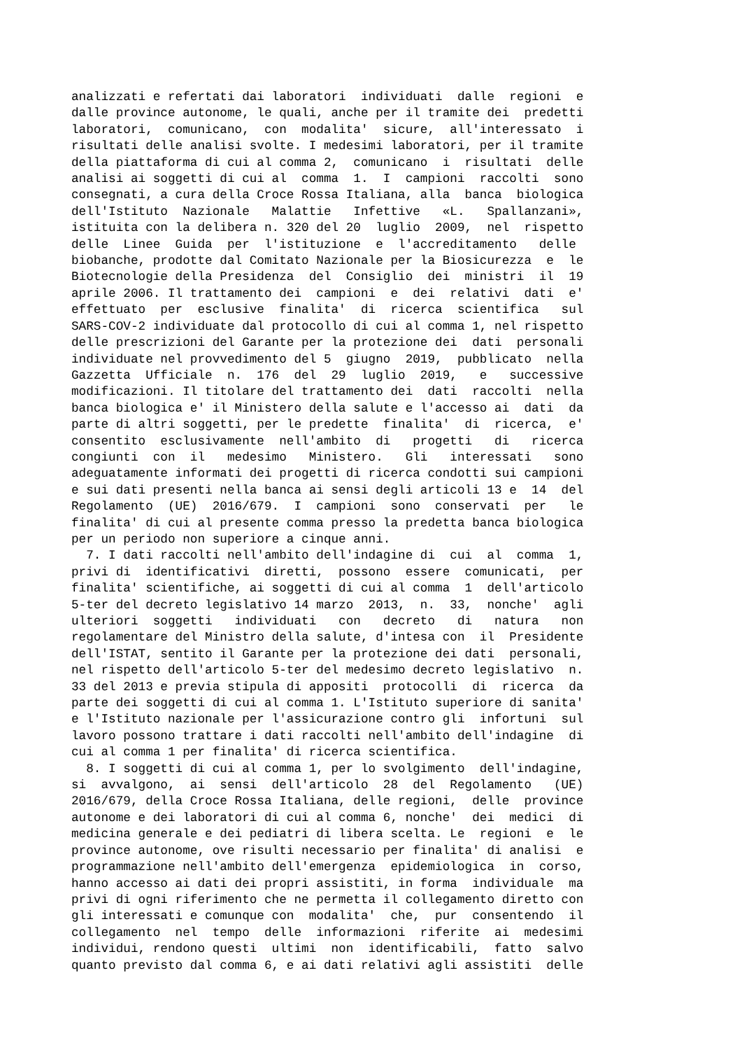analizzati e refertati dai laboratori individuati dalle regioni e dalle province autonome, le quali, anche per il tramite dei predetti laboratori, comunicano, con modalita' sicure, all'interessato i risultati delle analisi svolte. I medesimi laboratori, per il tramite della piattaforma di cui al comma 2, comunicano i risultati delle analisi ai soggetti di cui al comma 1. I campioni raccolti sono consegnati, a cura della Croce Rossa Italiana, alla banca biologica dell'Istituto Nazionale Malattie Infettive «L. Spallanzani», istituita con la delibera n. 320 del 20 luglio 2009, nel rispetto delle Linee Guida per l'istituzione e l'accreditamento delle biobanche, prodotte dal Comitato Nazionale per la Biosicurezza e le Biotecnologie della Presidenza del Consiglio dei ministri il 19 aprile 2006. Il trattamento dei campioni e dei relativi dati e' effettuato per esclusive finalita' di ricerca scientifica sul SARS-COV-2 individuate dal protocollo di cui al comma 1, nel rispetto delle prescrizioni del Garante per la protezione dei dati personali individuate nel provvedimento del 5 giugno 2019, pubblicato nella Gazzetta Ufficiale n. 176 del 29 luglio 2019, e successive modificazioni. Il titolare del trattamento dei dati raccolti nella banca biologica e' il Ministero della salute e l'accesso ai dati da parte di altri soggetti, per le predette finalita' di ricerca, e' consentito esclusivamente nell'ambito di progetti di ricerca congiunti con il medesimo Ministero. Gli interessati sono adeguatamente informati dei progetti di ricerca condotti sui campioni e sui dati presenti nella banca ai sensi degli articoli 13 e 14 del Regolamento (UE) 2016/679. I campioni sono conservati per le finalita' di cui al presente comma presso la predetta banca biologica per un periodo non superiore a cinque anni. 7. I dati raccolti nell'ambito dell'indagine di cui al comma 1, privi di identificativi diretti, possono essere comunicati, per finalita' scientifiche, ai soggetti di cui al comma 1 dell'articolo 5-ter del decreto legislativo 14 marzo 2013, n. 33, nonche' agli ulteriori soggetti individuati con decreto di natura non regolamentare del Ministro della salute, d'intesa con il Presidente dell'ISTAT, sentito il Garante per la protezione dei dati personali, nel rispetto dell'articolo 5-ter del medesimo decreto legislativo n. 33 del 2013 e previa stipula di appositi protocolli di ricerca da parte dei soggetti di cui al comma 1. L'Istituto superiore di sanita' e l'Istituto nazionale per l'assicurazione contro gli infortuni sul lavoro possono trattare i dati raccolti nell'ambito dell'indagine di cui al comma 1 per finalita' di ricerca scientifica. 8. I soggetti di cui al comma 1, per lo svolgimento dell'indagine, si avvalgono, ai sensi dell'articolo 28 del Regolamento (UE) 2016/679, della Croce Rossa Italiana, delle regioni, delle province autonome e dei laboratori di cui al comma 6, nonche' dei medici di medicina generale e dei pediatri di libera scelta. Le regioni e le province autonome, ove risulti necessario per finalita' di analisi e programmazione nell'ambito dell'emergenza epidemiologica in corso, hanno accesso ai dati dei propri assistiti, in forma individuale ma privi di ogni riferimento che ne permetta il collegamento diretto con gli interessati e comunque con modalita' che, pur consentendo il collegamento nel tempo delle informazioni riferite ai medesimi individui, rendono questi ultimi non identificabili, fatto salvo quanto previsto dal comma 6, e ai dati relativi agli assistiti delle